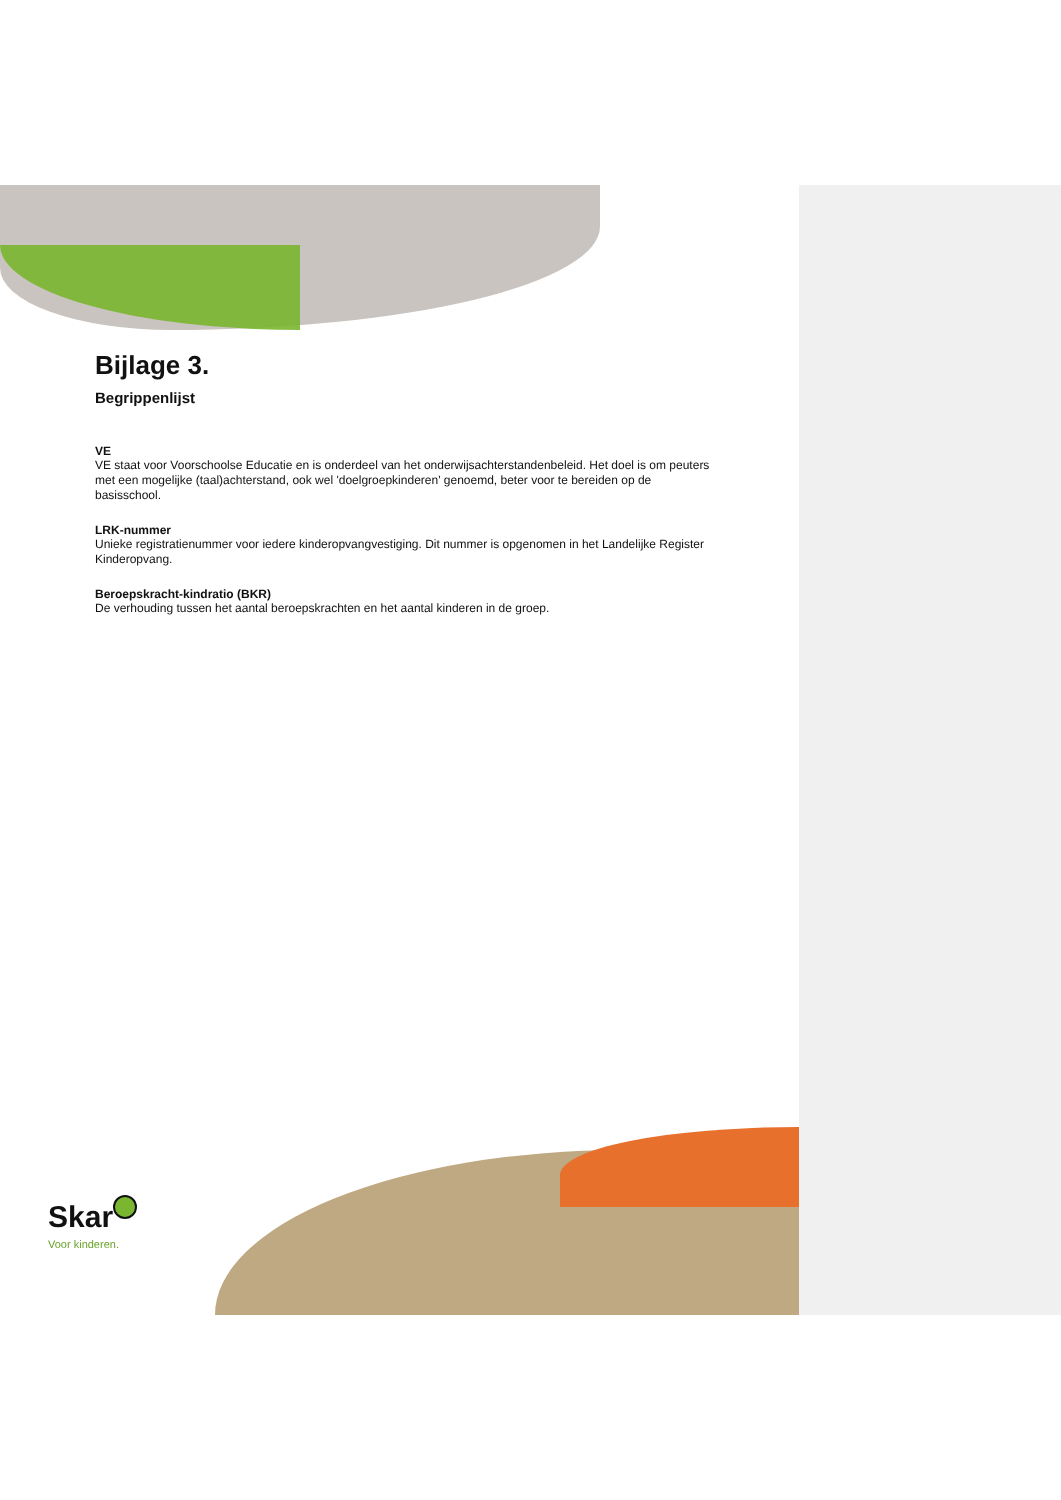Bijlage 3.
Begrippenlijst
VE
VE staat voor Voorschoolse Educatie en is onderdeel van het onderwijsachterstandenbeleid. Het doel is om peuters met een mogelijke (taal)achterstand, ook wel 'doelgroepkinderen' genoemd, beter voor te bereiden op de basisschool.
LRK-nummer
Unieke registratienummer voor iedere kinderopvangvestiging. Dit nummer is opgenomen in het Landelijke Register Kinderopvang.
Beroepskracht-kindratio (BKR)
De verhouding tussen het aantal beroepskrachten en het aantal kinderen in de groep.
Skar
Voor kinderen.